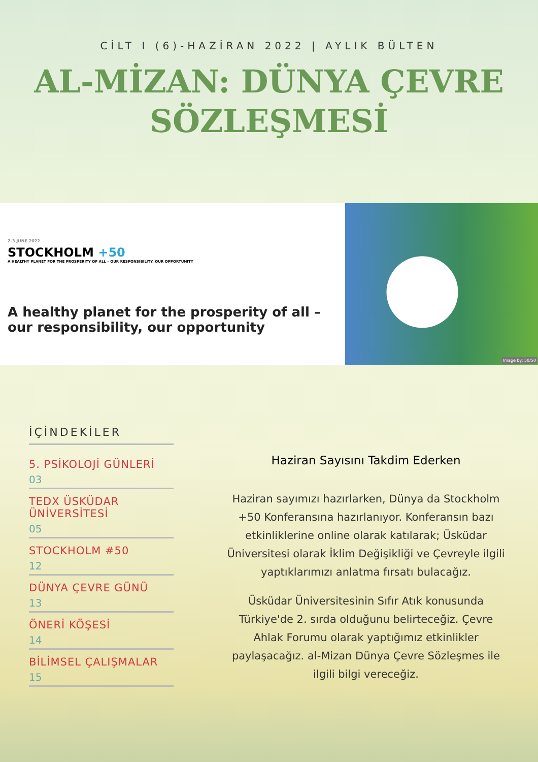CİLT I (6)-HAZİRAN 2022 | AYLIK BÜLTEN
AL-MİZAN: DÜNYA ÇEVRE SÖZLEŞMESİ
2-3 JUNE 2022
STOCKHOLM +50
A HEALTHY PLANET FOR THE PROSPERITY OF ALL – OUR RESPONSIBILITY, OUR OPPORTUNITY
A healthy planet for the prosperity of all – our responsibility, our opportunity
Image by: 50/50
İÇİNDEKİLER
5. PSİKOLOJİ GÜNLERİ
03
TEDX ÜSKÜDAR ÜNİVERSİTESİ
05
STOCKHOLM #50
12
DÜNYA ÇEVRE GÜNÜ
13
ÖNERİ KÖŞESİ
14
BİLİMSEL ÇALIŞMALAR
15
Haziran Sayısını Takdim Ederken
Haziran sayımızı hazırlarken, Dünya da Stockholm +50 Konferansına hazırlanıyor. Konferansın bazı etkinliklerine online olarak katılarak; Üsküdar Üniversitesi olarak İklim Değişikliği ve Çevreyle ilgili yaptıklarımızı anlatma fırsatı bulacağız.
Üsküdar Üniversitesinin Sıfır Atık konusunda Türkiye'de 2. sırda olduğunu belirteceğiz. Çevre Ahlak Forumu olarak yaptığımız etkinlikler paylaşacağız. al-Mizan Dünya Çevre Sözleşmes ile ilgili bilgi vereceğiz.